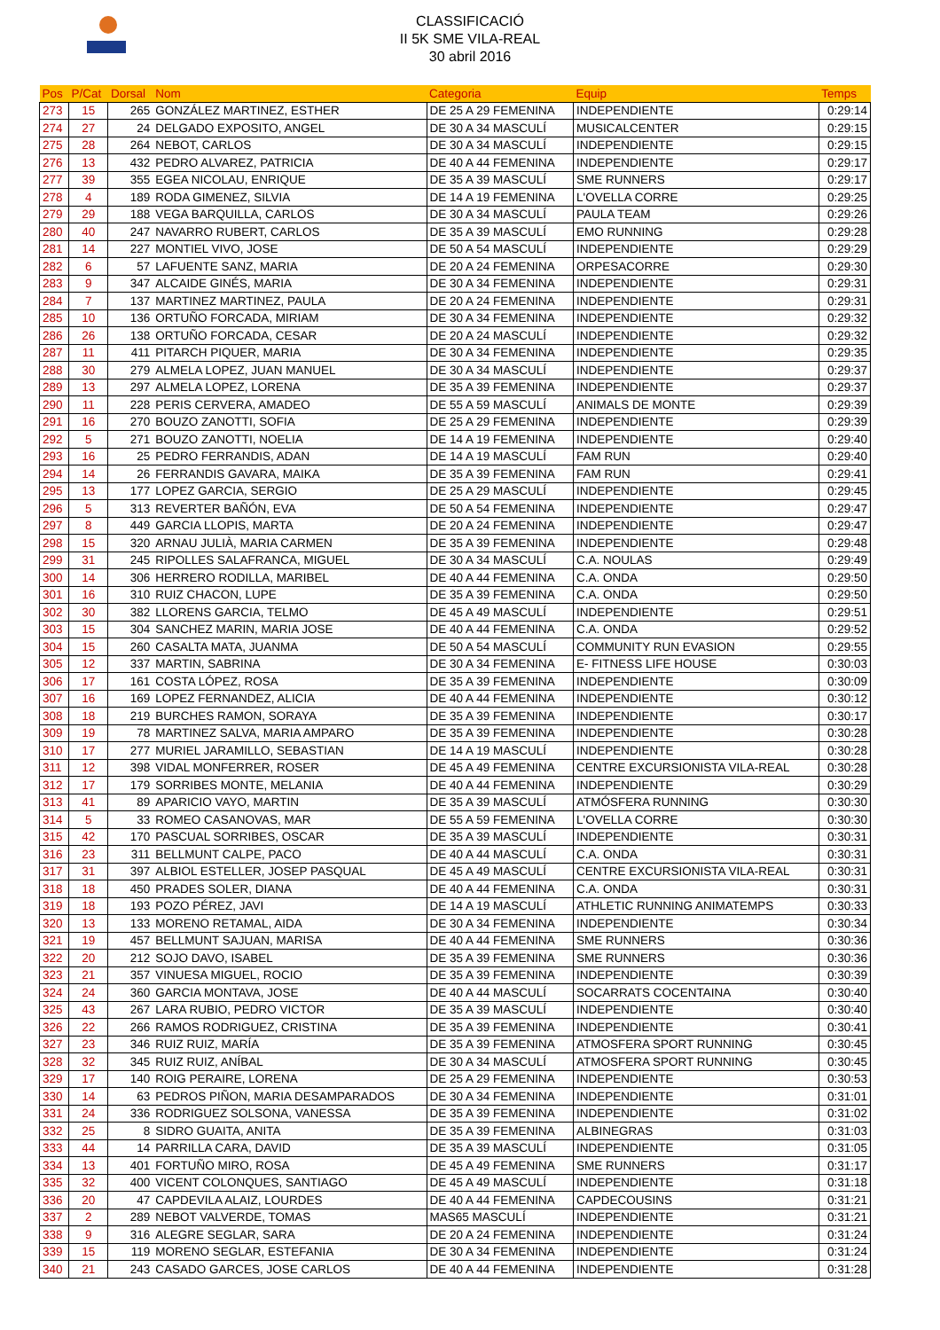CLASSIFICACIÓ
II 5K SME VILA-REAL
30 abril 2016
| Pos | P/Cat | Dorsal | Nom | Categoria | Equip | Temps |
| --- | --- | --- | --- | --- | --- | --- |
| 273 | 15 | 265 | GONZÁLEZ MARTINEZ, ESTHER | DE 25 A 29 FEMENINA | INDEPENDIENTE | 0:29:14 |
| 274 | 27 | 24 | DELGADO EXPOSITO, ANGEL | DE 30 A 34 MASCULÍ | MUSICALCENTER | 0:29:15 |
| 275 | 28 | 264 | NEBOT, CARLOS | DE 30 A 34 MASCULÍ | INDEPENDIENTE | 0:29:15 |
| 276 | 13 | 432 | PEDRO ALVAREZ, PATRICIA | DE 40 A 44 FEMENINA | INDEPENDIENTE | 0:29:17 |
| 277 | 39 | 355 | EGEA NICOLAU, ENRIQUE | DE 35 A 39 MASCULÍ | SME RUNNERS | 0:29:17 |
| 278 | 4 | 189 | RODA GIMENEZ, SILVIA | DE 14 A 19 FEMENINA | L'OVELLA CORRE | 0:29:25 |
| 279 | 29 | 188 | VEGA BARQUILLA, CARLOS | DE 30 A 34 MASCULÍ | PAULA TEAM | 0:29:26 |
| 280 | 40 | 247 | NAVARRO RUBERT, CARLOS | DE 35 A 39 MASCULÍ | EMO RUNNING | 0:29:28 |
| 281 | 14 | 227 | MONTIEL VIVO, JOSE | DE 50 A 54 MASCULÍ | INDEPENDIENTE | 0:29:29 |
| 282 | 6 | 57 | LAFUENTE SANZ, MARIA | DE 20 A 24 FEMENINA | ORPESACORRE | 0:29:30 |
| 283 | 9 | 347 | ALCAIDE GINÉS, MARIA | DE 30 A 34 FEMENINA | INDEPENDIENTE | 0:29:31 |
| 284 | 7 | 137 | MARTINEZ MARTINEZ, PAULA | DE 20 A 24 FEMENINA | INDEPENDIENTE | 0:29:31 |
| 285 | 10 | 136 | ORTUÑO FORCADA, MIRIAM | DE 30 A 34 FEMENINA | INDEPENDIENTE | 0:29:32 |
| 286 | 26 | 138 | ORTUÑO FORCADA, CESAR | DE 20 A 24 MASCULÍ | INDEPENDIENTE | 0:29:32 |
| 287 | 11 | 411 | PITARCH PIQUER, MARIA | DE 30 A 34 FEMENINA | INDEPENDIENTE | 0:29:35 |
| 288 | 30 | 279 | ALMELA LOPEZ, JUAN MANUEL | DE 30 A 34 MASCULÍ | INDEPENDIENTE | 0:29:37 |
| 289 | 13 | 297 | ALMELA LOPEZ, LORENA | DE 35 A 39 FEMENINA | INDEPENDIENTE | 0:29:37 |
| 290 | 11 | 228 | PERIS CERVERA, AMADEO | DE 55 A 59 MASCULÍ | ANIMALS DE MONTE | 0:29:39 |
| 291 | 16 | 270 | BOUZO ZANOTTI, SOFIA | DE 25 A 29 FEMENINA | INDEPENDIENTE | 0:29:39 |
| 292 | 5 | 271 | BOUZO ZANOTTI, NOELIA | DE 14 A 19 FEMENINA | INDEPENDIENTE | 0:29:40 |
| 293 | 16 | 25 | PEDRO FERRANDIS, ADAN | DE 14 A 19 MASCULÍ | FAM RUN | 0:29:40 |
| 294 | 14 | 26 | FERRANDIS GAVARA, MAIKA | DE 35 A 39 FEMENINA | FAM RUN | 0:29:41 |
| 295 | 13 | 177 | LOPEZ GARCIA, SERGIO | DE 25 A 29 MASCULÍ | INDEPENDIENTE | 0:29:45 |
| 296 | 5 | 313 | REVERTER BAÑÓN, EVA | DE 50 A 54 FEMENINA | INDEPENDIENTE | 0:29:47 |
| 297 | 8 | 449 | GARCIA LLOPIS, MARTA | DE 20 A 24 FEMENINA | INDEPENDIENTE | 0:29:47 |
| 298 | 15 | 320 | ARNAU JULIÀ, MARIA CARMEN | DE 35 A 39 FEMENINA | INDEPENDIENTE | 0:29:48 |
| 299 | 31 | 245 | RIPOLLES SALAFRANCA, MIGUEL | DE 30 A 34 MASCULÍ | C.A. NOULAS | 0:29:49 |
| 300 | 14 | 306 | HERRERO RODILLA, MARIBEL | DE 40 A 44 FEMENINA | C.A. ONDA | 0:29:50 |
| 301 | 16 | 310 | RUIZ CHACON, LUPE | DE 35 A 39 FEMENINA | C.A. ONDA | 0:29:50 |
| 302 | 30 | 382 | LLORENS GARCIA, TELMO | DE 45 A 49 MASCULÍ | INDEPENDIENTE | 0:29:51 |
| 303 | 15 | 304 | SANCHEZ MARIN, MARIA JOSE | DE 40 A 44 FEMENINA | C.A. ONDA | 0:29:52 |
| 304 | 15 | 260 | CASALTA MATA, JUANMA | DE 50 A 54 MASCULÍ | COMMUNITY RUN EVASION | 0:29:55 |
| 305 | 12 | 337 | MARTIN, SABRINA | DE 30 A 34 FEMENINA | E- FITNESS LIFE HOUSE | 0:30:03 |
| 306 | 17 | 161 | COSTA LÓPEZ, ROSA | DE 35 A 39 FEMENINA | INDEPENDIENTE | 0:30:09 |
| 307 | 16 | 169 | LOPEZ FERNANDEZ, ALICIA | DE 40 A 44 FEMENINA | INDEPENDIENTE | 0:30:12 |
| 308 | 18 | 219 | BURCHES RAMON, SORAYA | DE 35 A 39 FEMENINA | INDEPENDIENTE | 0:30:17 |
| 309 | 19 | 78 | MARTINEZ SALVA, MARIA AMPARO | DE 35 A 39 FEMENINA | INDEPENDIENTE | 0:30:28 |
| 310 | 17 | 277 | MURIEL JARAMILLO, SEBASTIAN | DE 14 A 19 MASCULÍ | INDEPENDIENTE | 0:30:28 |
| 311 | 12 | 398 | VIDAL MONFERRER, ROSER | DE 45 A 49 FEMENINA | CENTRE EXCURSIONISTA VILA-REAL | 0:30:28 |
| 312 | 17 | 179 | SORRIBES MONTE, MELANIA | DE 40 A 44 FEMENINA | INDEPENDIENTE | 0:30:29 |
| 313 | 41 | 89 | APARICIO VAYO, MARTIN | DE 35 A 39 MASCULÍ | ATMÓSFERA RUNNING | 0:30:30 |
| 314 | 5 | 33 | ROMEO CASANOVAS, MAR | DE 55 A 59 FEMENINA | L'OVELLA CORRE | 0:30:30 |
| 315 | 42 | 170 | PASCUAL SORRIBES, OSCAR | DE 35 A 39 MASCULÍ | INDEPENDIENTE | 0:30:31 |
| 316 | 23 | 311 | BELLMUNT CALPE, PACO | DE 40 A 44 MASCULÍ | C.A. ONDA | 0:30:31 |
| 317 | 31 | 397 | ALBIOL ESTELLER, JOSEP PASQUAL | DE 45 A 49 MASCULÍ | CENTRE EXCURSIONISTA VILA-REAL | 0:30:31 |
| 318 | 18 | 450 | PRADES SOLER, DIANA | DE 40 A 44 FEMENINA | C.A. ONDA | 0:30:31 |
| 319 | 18 | 193 | POZO PÉREZ, JAVI | DE 14 A 19 MASCULÍ | ATHLETIC RUNNING ANIMATEMPS | 0:30:33 |
| 320 | 13 | 133 | MORENO RETAMAL, AIDA | DE 30 A 34 FEMENINA | INDEPENDIENTE | 0:30:34 |
| 321 | 19 | 457 | BELLMUNT SAJUAN, MARISA | DE 40 A 44 FEMENINA | SME RUNNERS | 0:30:36 |
| 322 | 20 | 212 | SOJO DAVO, ISABEL | DE 35 A 39 FEMENINA | SME RUNNERS | 0:30:36 |
| 323 | 21 | 357 | VINUESA MIGUEL, ROCIO | DE 35 A 39 FEMENINA | INDEPENDIENTE | 0:30:39 |
| 324 | 24 | 360 | GARCIA MONTAVA, JOSE | DE 40 A 44 MASCULÍ | SOCARRATS COCENTAINA | 0:30:40 |
| 325 | 43 | 267 | LARA RUBIO, PEDRO VICTOR | DE 35 A 39 MASCULÍ | INDEPENDIENTE | 0:30:40 |
| 326 | 22 | 266 | RAMOS RODRIGUEZ, CRISTINA | DE 35 A 39 FEMENINA | INDEPENDIENTE | 0:30:41 |
| 327 | 23 | 346 | RUIZ RUIZ, MARÍA | DE 35 A 39 FEMENINA | ATMOSFERA SPORT RUNNING | 0:30:45 |
| 328 | 32 | 345 | RUIZ RUIZ, ANÍBAL | DE 30 A 34 MASCULÍ | ATMOSFERA SPORT RUNNING | 0:30:45 |
| 329 | 17 | 140 | ROIG PERAIRE, LORENA | DE 25 A 29 FEMENINA | INDEPENDIENTE | 0:30:53 |
| 330 | 14 | 63 | PEDROS PIÑON, MARIA DESAMPARADOS | DE 30 A 34 FEMENINA | INDEPENDIENTE | 0:31:01 |
| 331 | 24 | 336 | RODRIGUEZ SOLSONA, VANESSA | DE 35 A 39 FEMENINA | INDEPENDIENTE | 0:31:02 |
| 332 | 25 | 8 | SIDRO GUAITA, ANITA | DE 35 A 39 FEMENINA | ALBINEGRAS | 0:31:03 |
| 333 | 44 | 14 | PARRILLA CARA, DAVID | DE 35 A 39 MASCULÍ | INDEPENDIENTE | 0:31:05 |
| 334 | 13 | 401 | FORTUÑO MIRO, ROSA | DE 45 A 49 FEMENINA | SME RUNNERS | 0:31:17 |
| 335 | 32 | 400 | VICENT COLONQUES, SANTIAGO | DE 45 A 49 MASCULÍ | INDEPENDIENTE | 0:31:18 |
| 336 | 20 | 47 | CAPDEVILA ALAIZ, LOURDES | DE 40 A 44 FEMENINA | CAPDECOUSINS | 0:31:21 |
| 337 | 2 | 289 | NEBOT VALVERDE, TOMAS | MAS65 MASCULÍ | INDEPENDIENTE | 0:31:21 |
| 338 | 9 | 316 | ALEGRE SEGLAR, SARA | DE 20 A 24 FEMENINA | INDEPENDIENTE | 0:31:24 |
| 339 | 15 | 119 | MORENO SEGLAR, ESTEFANIA | DE 30 A 34 FEMENINA | INDEPENDIENTE | 0:31:24 |
| 340 | 21 | 243 | CASADO GARCES, JOSE CARLOS | DE 40 A 44 FEMENINA | INDEPENDIENTE | 0:31:28 |